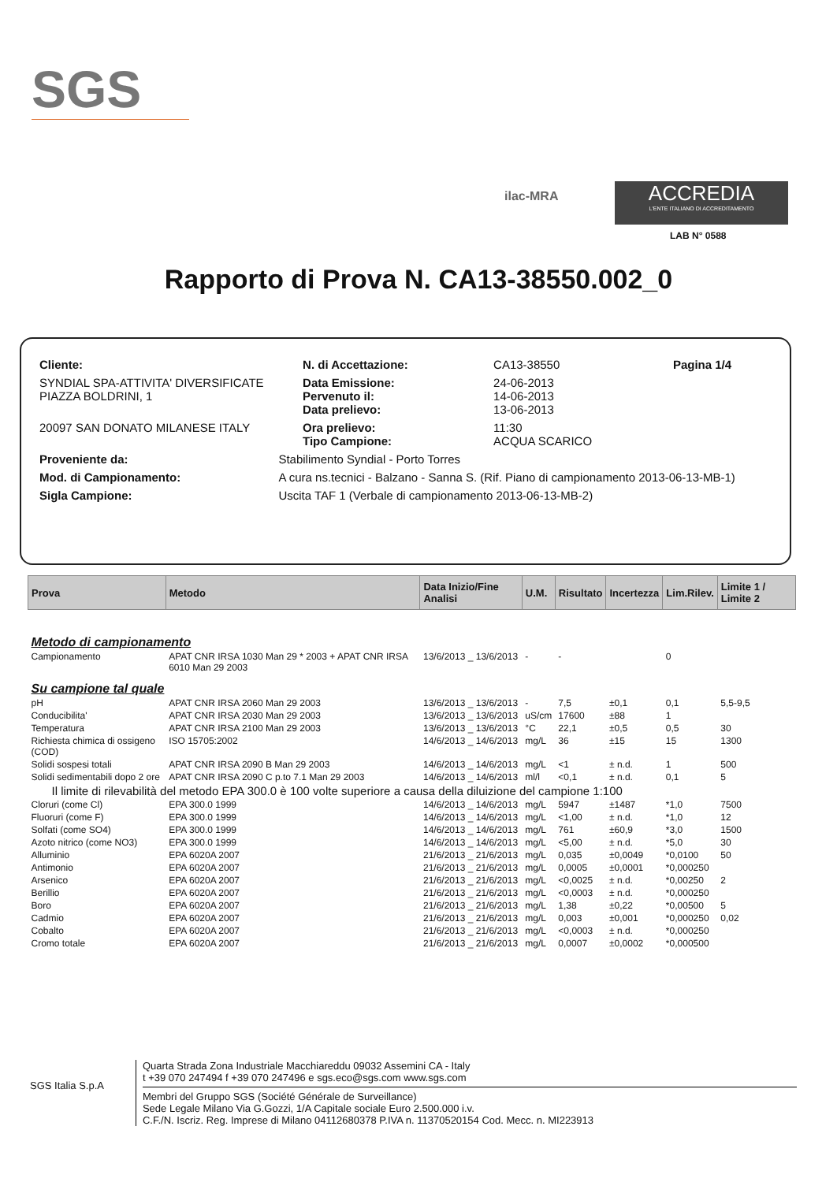SGS
ilac-MRA
ACCREDIA
L'ENTE ITALIANO DI ACCREDITAMENTO
LAB N° 0588
Rapporto di Prova N. CA13-38550.002_0
| Cliente: | | N. di Accettazione: | CA13-38550 | Pagina 1/4 |
| SYNDIAL SPA-ATTIVITA' DIVERSIFICATE PIAZZA BOLDRINI, 1 | | Data Emissione: Pervenuto il: Data prelievo: | 24-06-2013 14-06-2013 13-06-2013 | |
| 20097 SAN DONATO MILANESE ITALY | | Ora prelievo: Tipo Campione: | 11:30 ACQUA SCARICO | |
| Proveniente da: | Stabilimento Syndial - Porto Torres | | | |
| Mod. di Campionamento: | A cura ns.tecnici - Balzano - Sanna S. (Rif. Piano di campionamento 2013-06-13-MB-1) | | | |
| Sigla Campione: | Uscita TAF 1 (Verbale di campionamento 2013-06-13-MB-2) | | | |
| Prova | Metodo | Data Inizio/Fine Analisi | U.M. | Risultato | Incertezza | Lim.Rilev. | Limite 1 / Limite 2 |
| --- | --- | --- | --- | --- | --- | --- | --- |
| Metodo di campionamento | | | | | | | |
| Campionamento | APAT CNR IRSA 1030 Man 29 * 2003 + APAT CNR IRSA 6010 Man 29 2003 | 13/6/2013 _ 13/6/2013 | - | - | | 0 | |
| Su campione tal quale | | | | | | | |
| pH | APAT CNR IRSA 2060 Man 29 2003 | 13/6/2013 _ 13/6/2013 | - | 7,5 | ±0,1 | 0,1 | 5,5-9,5 |
| Conducibilita' | APAT CNR IRSA 2030 Man 29 2003 | 13/6/2013 _ 13/6/2013 | uS/cm | 17600 | ±88 | 1 | |
| Temperatura | APAT CNR IRSA 2100 Man 29 2003 | 13/6/2013 _ 13/6/2013 | °C | 22,1 | ±0,5 | 0,5 | 30 |
| Richiesta chimica di ossigeno (COD) | ISO 15705:2002 | 14/6/2013 _ 14/6/2013 | mg/L | 36 | ±15 | 15 | 1300 |
| Solidi sospesi totali | APAT CNR IRSA 2090 B Man 29 2003 | 14/6/2013 _ 14/6/2013 | mg/L | <1 | ± n.d. | 1 | 500 |
| Solidi sedimentabili dopo 2 ore | APAT CNR IRSA 2090 C p.to 7.1 Man 29 2003 | 14/6/2013 _ 14/6/2013 | ml/l | <0,1 | ± n.d. | 0,1 | 5 |
| Il limite di rilevabilità del metodo EPA 300.0 è 100 volte superiore a causa della diluizione del campione 1:100 | | | | | | | |
| Cloruri (come Cl) | EPA 300.0 1999 | 14/6/2013 _ 14/6/2013 | mg/L | 5947 | ±1487 | *1,0 | 7500 |
| Fluoruri (come F) | EPA 300.0 1999 | 14/6/2013 _ 14/6/2013 | mg/L | <1,00 | ± n.d. | *1,0 | 12 |
| Solfati (come SO4) | EPA 300.0 1999 | 14/6/2013 _ 14/6/2013 | mg/L | 761 | ±60,9 | *3,0 | 1500 |
| Azoto nitrico (come NO3) | EPA 300.0 1999 | 14/6/2013 _ 14/6/2013 | mg/L | <5,00 | ± n.d. | *5,0 | 30 |
| Alluminio | EPA 6020A 2007 | 21/6/2013 _ 21/6/2013 | mg/L | 0,035 | ±0,0049 | *0,0100 | 50 |
| Antimonio | EPA 6020A 2007 | 21/6/2013 _ 21/6/2013 | mg/L | 0,0005 | ±0,0001 | *0,000250 | |
| Arsenico | EPA 6020A 2007 | 21/6/2013 _ 21/6/2013 | mg/L | <0,0025 | ± n.d. | *0,00250 | 2 |
| Berillio | EPA 6020A 2007 | 21/6/2013 _ 21/6/2013 | mg/L | <0,0003 | ± n.d. | *0,000250 | |
| Boro | EPA 6020A 2007 | 21/6/2013 _ 21/6/2013 | mg/L | 1,38 | ±0,22 | *0,00500 | 5 |
| Cadmio | EPA 6020A 2007 | 21/6/2013 _ 21/6/2013 | mg/L | 0,003 | ±0,001 | *0,000250 | 0,02 |
| Cobalto | EPA 6020A 2007 | 21/6/2013 _ 21/6/2013 | mg/L | <0,0003 | ± n.d. | *0,000250 | |
| Cromo totale | EPA 6020A 2007 | 21/6/2013 _ 21/6/2013 | mg/L | 0,0007 | ±0,0002 | *0,000500 | |
SGS Italia S.p.A
Quarta Strada Zona Industriale Macchiareddu 09032 Assemini CA - Italy
t +39 070 247494 f +39 070 247496 e sgs.eco@sgs.com www.sgs.com
Membri del Gruppo SGS (Société Générale de Surveillance)
Sede Legale Milano Via G.Gozzi, 1/A Capitale sociale Euro 2.500.000 i.v.
C.F./N. Iscriz. Reg. Imprese di Milano 04112680378 P.IVA n. 11370520154 Cod. Mecc. n. MI223913